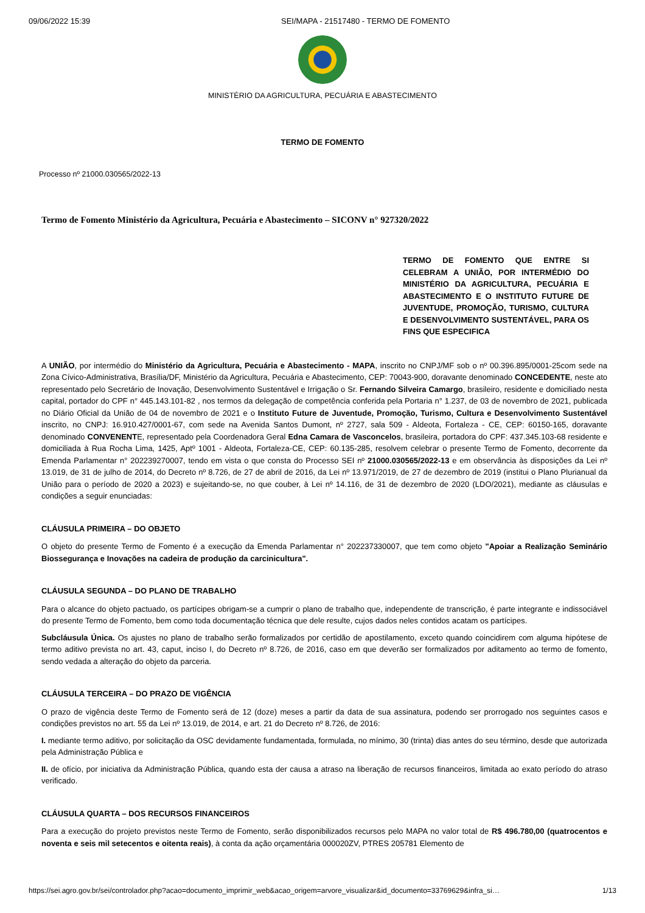09/06/2022 15:39 SEI/MAPA - 21517480 - TERMO DE FOMENTO
MINISTÉRIO DA AGRICULTURA, PECUÁRIA E ABASTECIMENTO
TERMO DE FOMENTO
Processo nº 21000.030565/2022-13
Termo de Fomento Ministério da Agricultura, Pecuária e Abastecimento – SICONV n° 927320/2022
TERMO DE FOMENTO QUE ENTRE SI CELEBRAM A UNIÃO, POR INTERMÉDIO DO MINISTÉRIO DA AGRICULTURA, PECUÁRIA E ABASTECIMENTO E O INSTITUTO FUTURE DE JUVENTUDE, PROMOÇÃO, TURISMO, CULTURA E DESENVOLVIMENTO SUSTENTÁVEL, PARA OS FINS QUE ESPECIFICA
A UNIÃO, por intermédio do Ministério da Agricultura, Pecuária e Abastecimento - MAPA, inscrito no CNPJ/MF sob o nº 00.396.895/0001-25com sede na Zona Cívico-Administrativa, Brasília/DF, Ministério da Agricultura, Pecuária e Abastecimento, CEP: 70043-900, doravante denominado CONCEDENTE, neste ato representado pelo Secretário de Inovação, Desenvolvimento Sustentável e Irrigação o Sr. Fernando Silveira Camargo, brasileiro, residente e domiciliado nesta capital, portador do CPF n° 445.143.101-82 , nos termos da delegação de competência conferida pela Portaria n° 1.237, de 03 de novembro de 2021, publicada no Diário Oficial da União de 04 de novembro de 2021 e o Instituto Future de Juventude, Promoção, Turismo, Cultura e Desenvolvimento Sustentável inscrito, no CNPJ: 16.910.427/0001-67, com sede na Avenida Santos Dumont, nº 2727, sala 509 - Aldeota, Fortaleza - CE, CEP: 60150-165, doravante denominado CONVENENTE, representado pela Coordenadora Geral Edna Camara de Vasconcelos, brasileira, portadora do CPF: 437.345.103-68 residente e domiciliada à Rua Rocha Lima, 1425, Aptº 1001 - Aldeota, Fortaleza-CE, CEP: 60.135-285, resolvem celebrar o presente Termo de Fomento, decorrente da Emenda Parlamentar n° 202239270007, tendo em vista o que consta do Processo SEI nº 21000.030565/2022-13 e em observância às disposições da Lei nº 13.019, de 31 de julho de 2014, do Decreto nº 8.726, de 27 de abril de 2016, da Lei nº 13.971/2019, de 27 de dezembro de 2019 (institui o Plano Plurianual da União para o período de 2020 a 2023) e sujeitando-se, no que couber, à Lei nº 14.116, de 31 de dezembro de 2020 (LDO/2021), mediante as cláusulas e condições a seguir enunciadas:
CLÁUSULA PRIMEIRA – DO OBJETO
O objeto do presente Termo de Fomento é a execução da Emenda Parlamentar n° 202237330007, que tem como objeto "Apoiar a Realização Seminário Biossegurança e Inovações na cadeira de produção da carcinicultura".
CLÁUSULA SEGUNDA – DO PLANO DE TRABALHO
Para o alcance do objeto pactuado, os partícipes obrigam-se a cumprir o plano de trabalho que, independente de transcrição, é parte integrante e indissociável do presente Termo de Fomento, bem como toda documentação técnica que dele resulte, cujos dados neles contidos acatam os partícipes.
Subcláusula Única. Os ajustes no plano de trabalho serão formalizados por certidão de apostilamento, exceto quando coincidirem com alguma hipótese de termo aditivo prevista no art. 43, caput, inciso I, do Decreto nº 8.726, de 2016, caso em que deverão ser formalizados por aditamento ao termo de fomento, sendo vedada a alteração do objeto da parceria.
CLÁUSULA TERCEIRA – DO PRAZO DE VIGÊNCIA
O prazo de vigência deste Termo de Fomento será de 12 (doze) meses a partir da data de sua assinatura, podendo ser prorrogado nos seguintes casos e condições previstos no art. 55 da Lei nº 13.019, de 2014, e art. 21 do Decreto nº 8.726, de 2016:
I. mediante termo aditivo, por solicitação da OSC devidamente fundamentada, formulada, no mínimo, 30 (trinta) dias antes do seu término, desde que autorizada pela Administração Pública e
II. de ofício, por iniciativa da Administração Pública, quando esta der causa a atraso na liberação de recursos financeiros, limitada ao exato período do atraso verificado.
CLÁUSULA QUARTA – DOS RECURSOS FINANCEIROS
Para a execução do projeto previstos neste Termo de Fomento, serão disponibilizados recursos pelo MAPA no valor total de R$ 496.780,00 (quatrocentos e noventa e seis mil setecentos e oitenta reais), à conta da ação orçamentária 000020ZV, PTRES 205781 Elemento de
https://sei.agro.gov.br/sei/controlador.php?acao=documento_imprimir_web&acao_origem=arvore_visualizar&id_documento=33769629&infra_si… 1/13